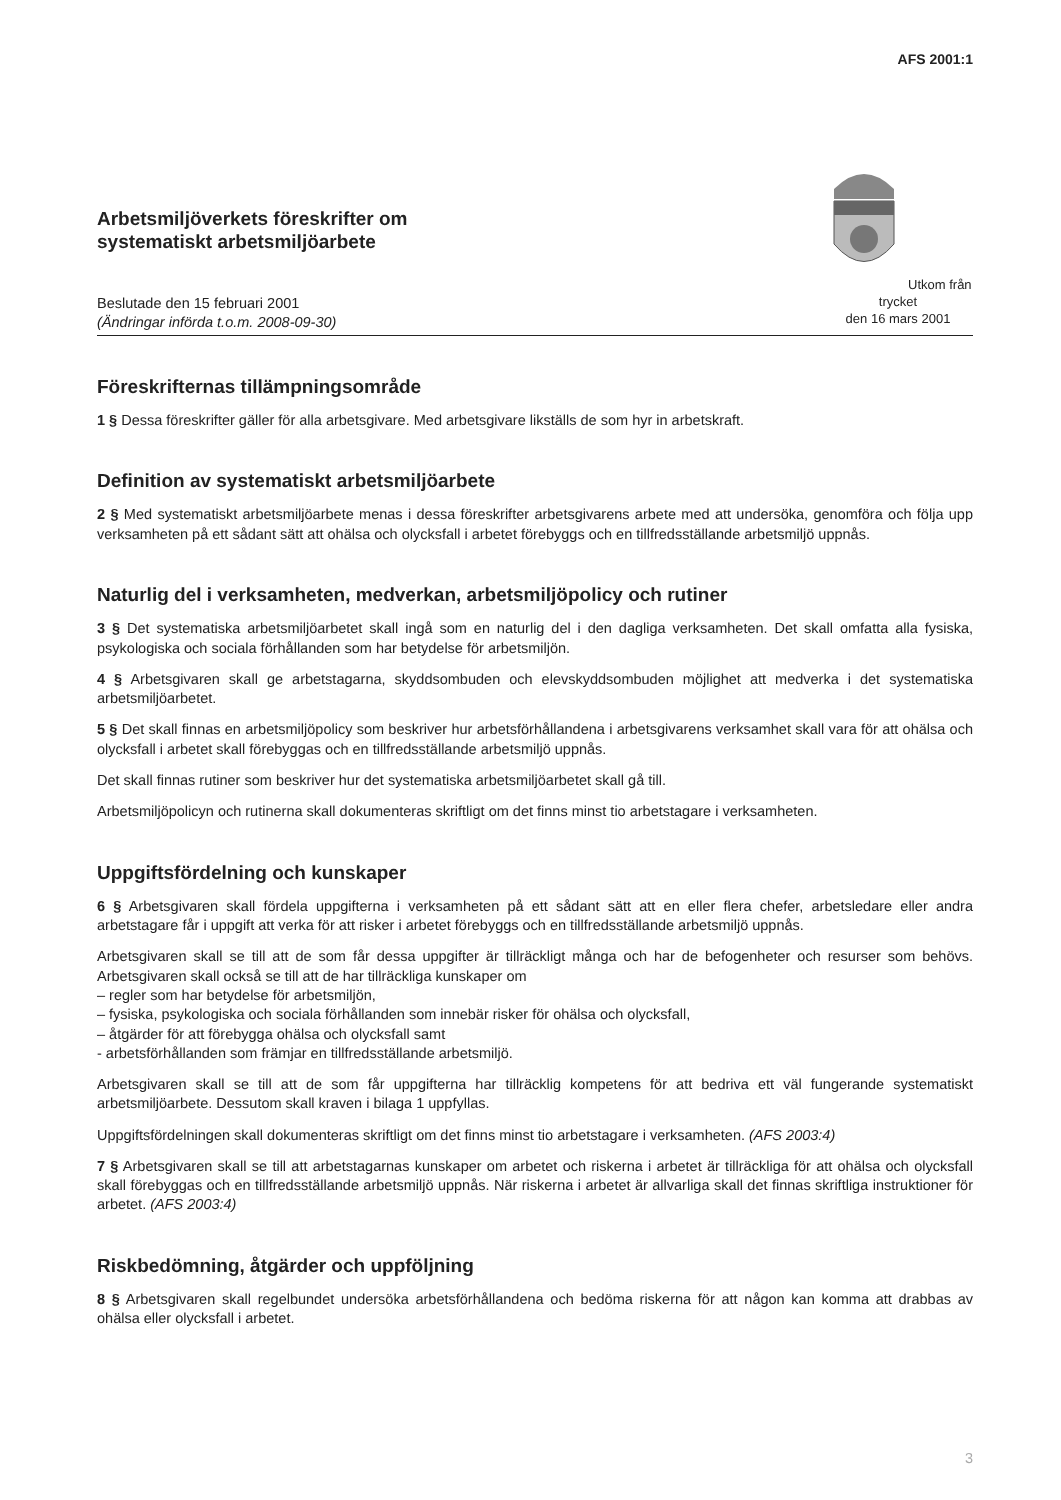AFS 2001:1
Arbetsmiljöverkets föreskrifter om
systematiskt arbetsmiljöarbete
Beslutade den 15 februari 2001
(Ändringar införda t.o.m. 2008-09-30)
Utkom från trycket
den 16 mars 2001
Föreskrifternas tillämpningsområde
1 § Dessa föreskrifter gäller för alla arbetsgivare. Med arbetsgivare likställs de som hyr in arbetskraft.
Definition av systematiskt arbetsmiljöarbete
2 § Med systematiskt arbetsmiljöarbete menas i dessa föreskrifter arbetsgivarens arbete med att undersöka, genomföra och följa upp verksamheten på ett sådant sätt att ohälsa och olycksfall i arbetet förebyggs och en tillfredsställande arbetsmiljö uppnås.
Naturlig del i verksamheten, medverkan, arbetsmiljöpolicy och rutiner
3 § Det systematiska arbetsmiljöarbetet skall ingå som en naturlig del i den dagliga verksamheten. Det skall omfatta alla fysiska, psykologiska och sociala förhållanden som har betydelse för arbetsmiljön.
4 § Arbetsgivaren skall ge arbetstagarna, skyddsombuden och elevskyddsombuden möjlighet att medverka i det systematiska arbetsmiljöarbetet.
5 § Det skall finnas en arbetsmiljöpolicy som beskriver hur arbetsförhållandena i arbetsgivarens verksamhet skall vara för att ohälsa och olycksfall i arbetet skall förebyggas och en tillfredsställande arbetsmiljö uppnås.
Det skall finnas rutiner som beskriver hur det systematiska arbetsmiljöarbetet skall gå till.
Arbetsmiljöpolicyn och rutinerna skall dokumenteras skriftligt om det finns minst tio arbetstagare i verksamheten.
Uppgiftsfördelning och kunskaper
6 § Arbetsgivaren skall fördela uppgifterna i verksamheten på ett sådant sätt att en eller flera chefer, arbetsledare eller andra arbetstagare får i uppgift att verka för att risker i arbetet förebyggs och en tillfredsställande arbetsmiljö uppnås.
Arbetsgivaren skall se till att de som får dessa uppgifter är tillräckligt många och har de befogenheter och resurser som behövs. Arbetsgivaren skall också se till att de har tillräckliga kunskaper om
– regler som har betydelse för arbetsmiljön,
– fysiska, psykologiska och sociala förhållanden som innebär risker för ohälsa och olycksfall,
– åtgärder för att förebygga ohälsa och olycksfall samt
- arbetsförhållanden som främjar en tillfredsställande arbetsmiljö.
Arbetsgivaren skall se till att de som får uppgifterna har tillräcklig kompetens för att bedriva ett väl fungerande systematiskt arbetsmiljöarbete. Dessutom skall kraven i bilaga 1 uppfyllas.
Uppgiftsfördelningen skall dokumenteras skriftligt om det finns minst tio arbetstagare i verksamheten. (AFS 2003:4)
7 § Arbetsgivaren skall se till att arbetstagarnas kunskaper om arbetet och riskerna i arbetet är tillräckliga för att ohälsa och olycksfall skall förebyggas och en tillfredsställande arbetsmiljö uppnås. När riskerna i arbetet är allvarliga skall det finnas skriftliga instruktioner för arbetet. (AFS 2003:4)
Riskbedömning, åtgärder och uppföljning
8 § Arbetsgivaren skall regelbundet undersöka arbetsförhållandena och bedöma riskerna för att någon kan komma att drabbas av ohälsa eller olycksfall i arbetet.
3